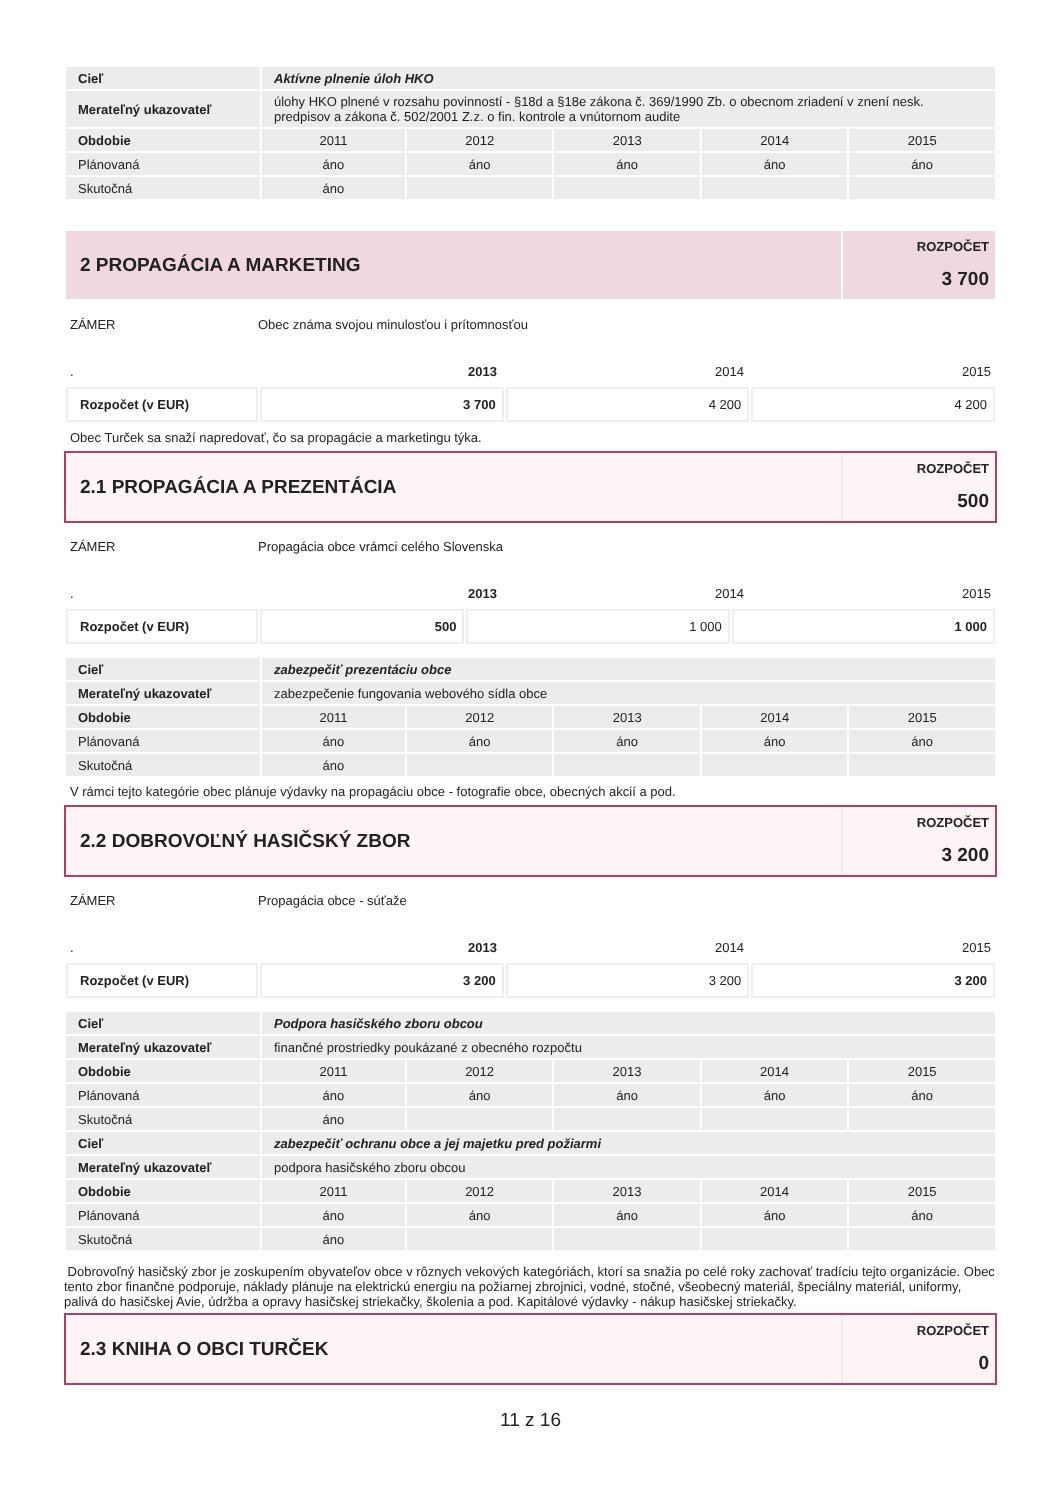| Cieľ | Aktívne plnenie úloh HKO | | | | |
| Merateľný ukazovateľ | úlohy HKO plnené v rozsahu povinností - §18d a §18e zákona č. 369/1990 Zb. o obecnom zriadení v znení nesk. predpisov a zákona č. 502/2001 Z.z. o fin. kontrole a vnútornom audite | | | | |
| Obdobie | 2011 | 2012 | 2013 | 2014 | 2015 |
| Plánovaná | áno | áno | áno | áno | áno |
| Skutočná | áno | | | | |
2 PROPAGÁCIA A MARKETING
ROZPOČET
3 700
ZÁMER Obec známa svojou minulosťou i prítomnosťou
. 2013 2014 2015
| Rozpočet (v EUR) | 3 700 | 4 200 | 4 200 |
Obec Turček sa snaží napredovať, čo sa propagácie a marketingu týka.
2.1 PROPAGÁCIA A PREZENTÁCIA
ROZPOČET
500
ZÁMER Propagácia obce vrámci celého Slovenska
. 2013 2014 2015
| Rozpočet (v EUR) | 500 | 1 000 | 1 000 |
| Cieľ | zabezpečiť prezentáciu obce | | | | |
| Merateľný ukazovateľ | zabezpečenie fungovania webového sídla obce | | | | |
| Obdobie | 2011 | 2012 | 2013 | 2014 | 2015 |
| Plánovaná | áno | áno | áno | áno | áno |
| Skutočná | áno | | | | |
V rámci tejto kategórie obec plánuje výdavky na propagáciu obce - fotografie obce, obecných akcií a pod.
2.2 DOBROVOĽNÝ HASIČSKÝ ZBOR
ROZPOČET
3 200
ZÁMER Propagácia obce - súťaže
. 2013 2014 2015
| Rozpočet (v EUR) | 3 200 | 3 200 | 3 200 |
| Cieľ | Podpora hasičského zboru obcou | | | | |
| Merateľný ukazovateľ | finančné prostriedky poukázané z obecného rozpočtu | | | | |
| Obdobie | 2011 | 2012 | 2013 | 2014 | 2015 |
| Plánovaná | áno | áno | áno | áno | áno |
| Skutočná | áno | | | | |
| Cieľ | zabezpečiť ochranu obce a jej majetku pred požiarmi | | | | |
| Merateľný ukazovateľ | podpora hasičského zboru obcou | | | | |
| Obdobie | 2011 | 2012 | 2013 | 2014 | 2015 |
| Plánovaná | áno | áno | áno | áno | áno |
| Skutočná | áno | | | | |
Dobrovoľný hasičský zbor je zoskupením obyvateľov obce v rôznych vekových kategóriách, ktorí sa snažia po celé roky zachovať tradíciu tejto organizácie. Obec tento zbor finančne podporuje, náklady plánuje na elektrickú energiu na požiarnej zbrojnici, vodné, stočné, všeobecný materiál, špeciálny materiál, uniformy, palivá do hasičskej Avie, údržba a opravy hasičskej striekačky, školenia a pod. Kapitálové výdavky - nákup hasičskej striekačky.
2.3 KNIHA O OBCI TURČEK
ROZPOČET
0
11 z 16